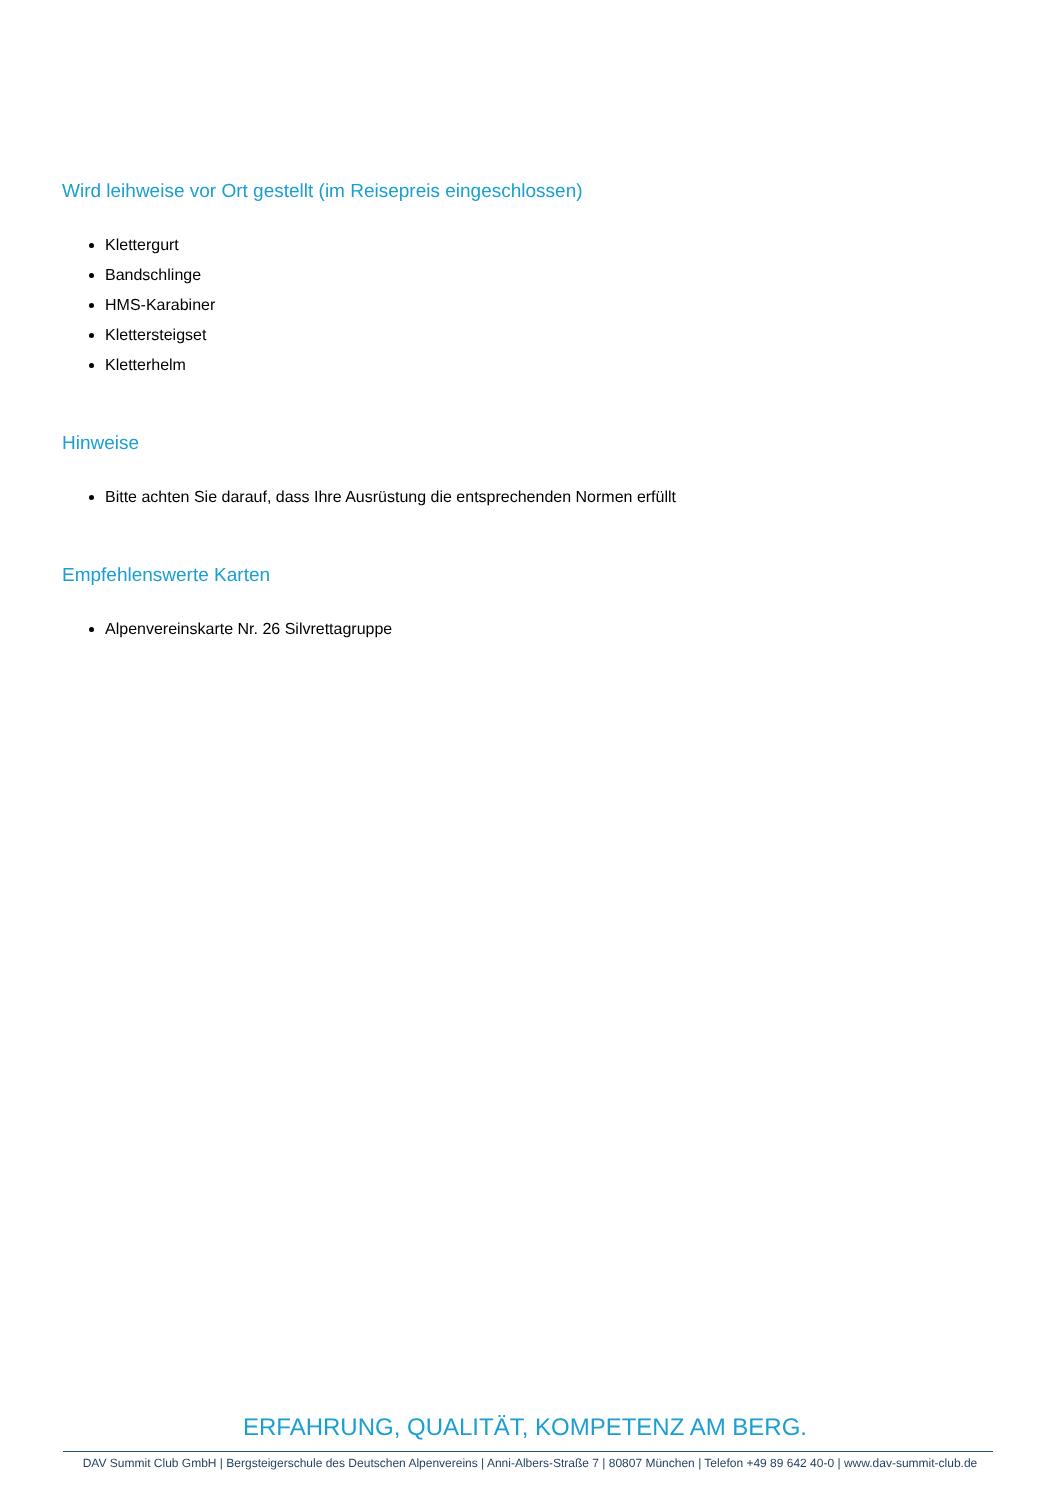Wird leihweise vor Ort gestellt (im Reisepreis eingeschlossen)
Klettergurt
Bandschlinge
HMS-Karabiner
Klettersteigset
Kletterhelm
Hinweise
Bitte achten Sie darauf, dass Ihre Ausrüstung die entsprechenden Normen erfüllt
Empfehlenswerte Karten
Alpenvereinskarte Nr. 26 Silvrettagruppe
ERFAHRUNG, QUALITÄT, KOMPETENZ AM BERG.
DAV Summit Club GmbH | Bergsteigerschule des Deutschen Alpenvereins | Anni-Albers-Straße 7 | 80807 München | Telefon +49 89 642 40-0 | www.dav-summit-club.de